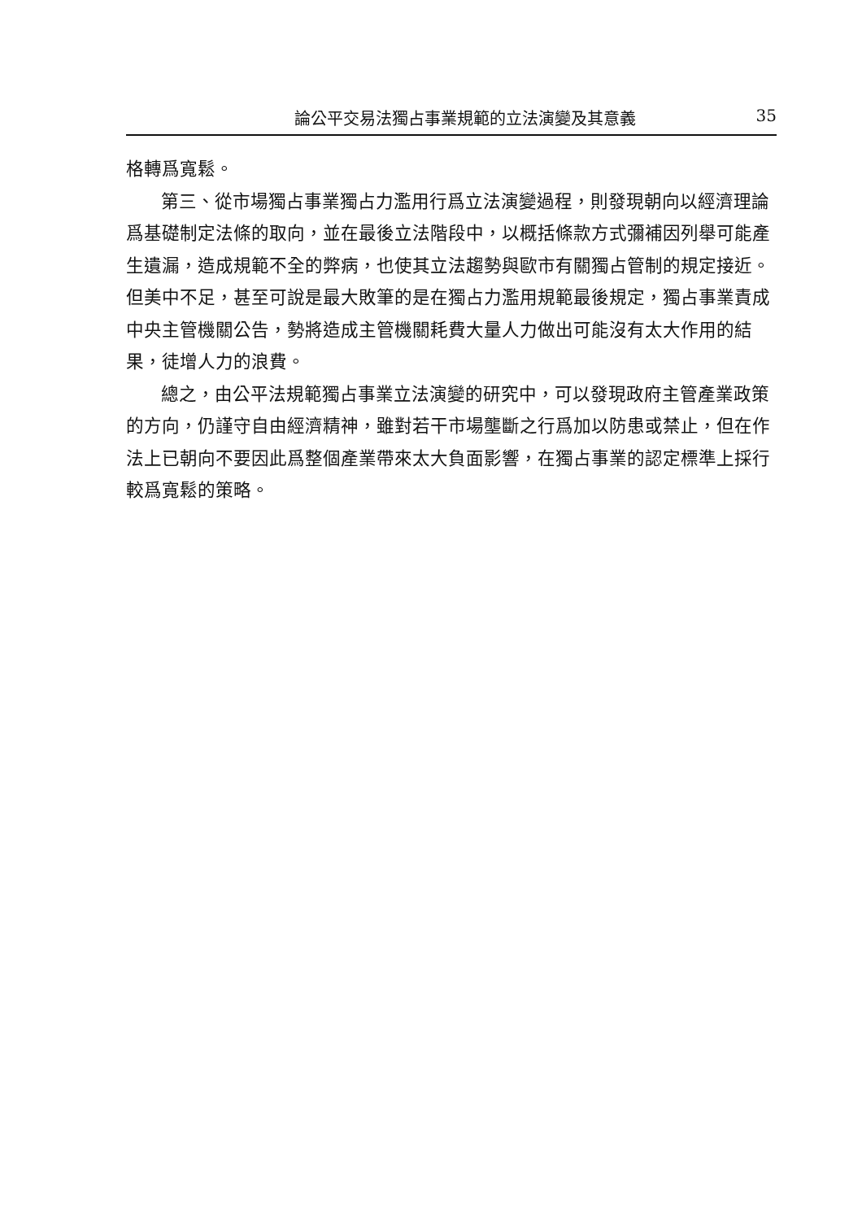論公平交易法獨占事業規範的立法演變及其意義 35
格轉爲寬鬆。
第三、從市場獨占事業獨占力濫用行爲立法演變過程，則發現朝向以經濟理論爲基礎制定法條的取向，並在最後立法階段中，以概括條款方式彌補因列舉可能產生遺漏，造成規範不全的弊病，也使其立法趨勢與歐市有關獨占管制的規定接近。但美中不足，甚至可說是最大敗筆的是在獨占力濫用規範最後規定，獨占事業責成中央主管機關公告，勢將造成主管機關耗費大量人力做出可能沒有太大作用的結果，徒增人力的浪費。
總之，由公平法規範獨占事業立法演變的研究中，可以發現政府主管產業政策的方向，仍謹守自由經濟精神，雖對若干市場壟斷之行爲加以防患或禁止，但在作法上已朝向不要因此爲整個產業帶來太大負面影響，在獨占事業的認定標準上採行較爲寬鬆的策略。